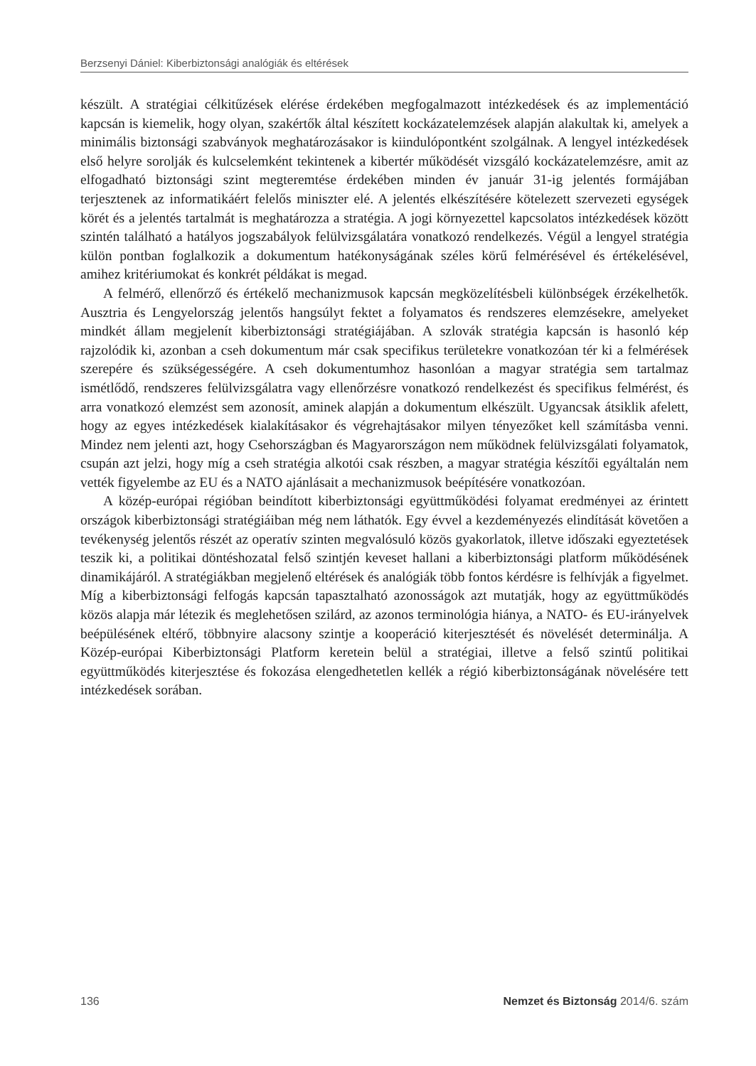Berzsenyi Dániel: Kiberbiztonsági analógiák és eltérések
készült. A stratégiai célkitűzések elérése érdekében megfogalmazott intézkedések és az implementáció kapcsán is kiemelik, hogy olyan, szakértők által készített kockázatelemzések alapján alakultak ki, amelyek a minimális biztonsági szabványok meghatározásakor is kiindulópontként szolgálnak. A lengyel intézkedések első helyre sorolják és kulcselemként tekintenek a kibertér működését vizsgáló kockázatelemzésre, amit az elfogadható biztonsági szint megteremtése érdekében minden év január 31-ig jelentés formájában terjesztenek az informatikáért felelős miniszter elé. A jelentés elkészítésére kötelezett szervezeti egységek körét és a jelentés tartalmát is meghatározza a stratégia. A jogi környezettel kapcsolatos intézkedések között szintén található a hatályos jogszabályok felülvizsgálatára vonatkozó rendelkezés. Végül a lengyel stratégia külön pontban foglalkozik a dokumentum hatékonyságának széles körű felmérésével és értékelésével, amihez kritériumokat és konkrét példákat is megad.
A felmérő, ellenőrző és értékelő mechanizmusok kapcsán megközelítésbeli különbségek érzékelhetők. Ausztria és Lengyelország jelentős hangsúlyt fektet a folyamatos és rendszeres elemzésekre, amelyeket mindkét állam megjelenít kiberbiztonsági stratégiájában. A szlovák stratégia kapcsán is hasonló kép rajzolódik ki, azonban a cseh dokumentum már csak specifikus területekre vonatkozóan tér ki a felmérések szerepére és szükségességére. A cseh dokumentumhoz hasonlóan a magyar stratégia sem tartalmaz ismétlődő, rendszeres felülvizsgálatra vagy ellenőrzésre vonatkozó rendelkezést és specifikus felmérést, és arra vonatkozó elemzést sem azonosít, aminek alapján a dokumentum elkészült. Ugyancsak átsiklik afelett, hogy az egyes intézkedések kialakításakor és végrehajtásakor milyen tényezőket kell számításba venni. Mindez nem jelenti azt, hogy Csehországban és Magyarországon nem működnek felülvizsgálati folyamatok, csupán azt jelzi, hogy míg a cseh stratégia alkotói csak részben, a magyar stratégia készítői egyáltalán nem vették figyelembe az EU és a NATO ajánlásait a mechanizmusok beépítésére vonatkozóan.
A közép-európai régióban beindított kiberbiztonsági együttműködési folyamat eredményei az érintett országok kiberbiztonsági stratégiáiban még nem láthatók. Egy évvel a kezdeményezés elindítását követően a tevékenység jelentős részét az operatív szinten megvalósuló közös gyakorlatok, illetve időszaki egyeztetések teszik ki, a politikai döntéshozatal felső szintjén keveset hallani a kiberbiztonsági platform működésének dinamikájáról. A stratégiákban megjelenő eltérések és analógiák több fontos kérdésre is felhívják a figyelmet. Míg a kiberbiztonsági felfogás kapcsán tapasztalható azonosságok azt mutatják, hogy az együttműködés közös alapja már létezik és meglehetősen szilárd, az azonos terminológia hiánya, a NATO- és EU-irányelvek beépülésének eltérő, többnyire alacsony szintje a kooperáció kiterjesztését és növelését determinálja. A Közép-európai Kiberbiztonsági Platform keretein belül a stratégiai, illetve a felső szintű politikai együttműködés kiterjesztése és fokozása elengedhetetlen kellék a régió kiberbiztonságának növelésére tett intézkedések sorában.
136 Nemzet és Biztonság 2014/6. szám